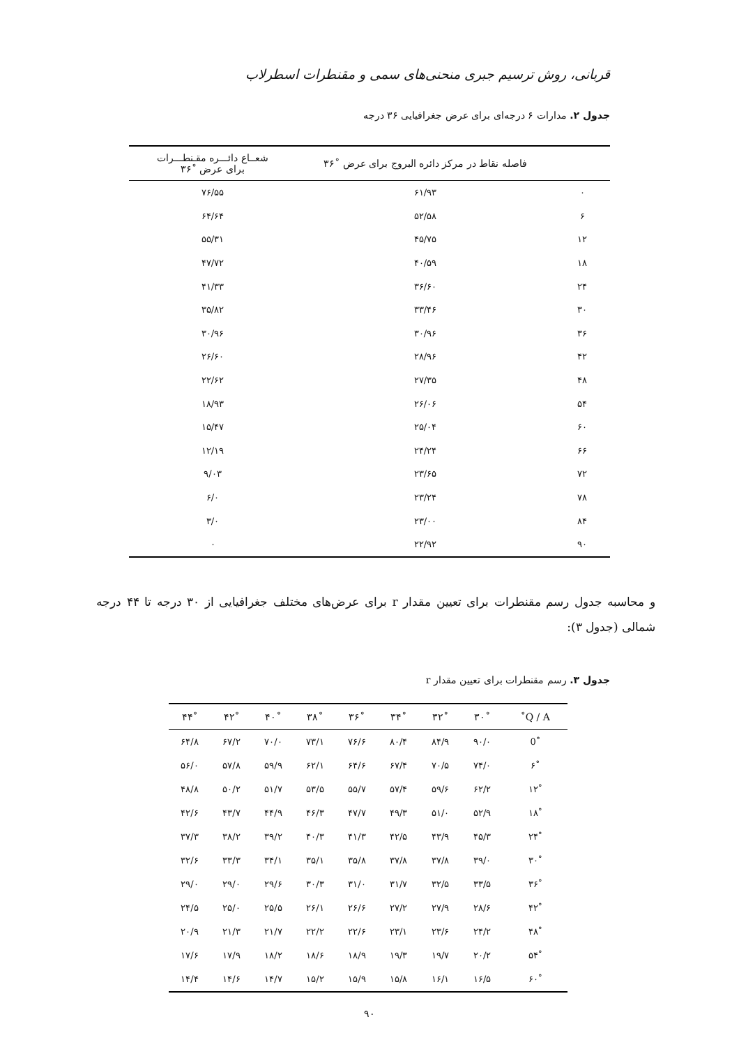قربانی، روش ترسیم جبری منحنی‌های سمی و مقنطرات اسطرلاب
جدول ۲. مدارات ۶ درجه‌ای برای عرض جغرافیایی ۳۶ درجه
| | فاصله نقاط در مرکز دائره البروج برای عرض ˚۳۶ | شعــاع دائـــره مقـنطـــرات برای عرض ˚۳۶ |
| --- | --- | --- |
| ۰ | ۶۱/۹۳ | ۷۶/۵۵ |
| ۶ | ۵۲/۵۸ | ۶۴/۶۴ |
| ۱۲ | ۴۵/۷۵ | ۵۵/۳۱ |
| ۱۸ | ۴۰/۵۹ | ۴۷/۷۲ |
| ۲۴ | ۳۶/۶۰ | ۴۱/۳۳ |
| ۳۰ | ۳۳/۴۶ | ۳۵/۸۲ |
| ۳۶ | ۳۰/۹۶ | ۳۰/۹۶ |
| ۴۲ | ۲۸/۹۶ | ۲۶/۶۰ |
| ۴۸ | ۲۷/۳۵ | ۲۲/۶۲ |
| ۵۴ | ۲۶/۰۶ | ۱۸/۹۳ |
| ۶۰ | ۲۵/۰۴ | ۱۵/۴۷ |
| ۶۶ | ۲۴/۲۴ | ۱۲/۱۹ |
| ۷۲ | ۲۳/۶۵ | ۹/۰۳ |
| ۷۸ | ۲۳/۲۴ | ۶/۰ |
| ۸۴ | ۲۳/۰۰ | ۳/۰ |
| ۹۰ | ۲۲/۹۲ | ۰ |
و محاسبه جدول رسم مقنطرات برای تعیین مقدار r برای عرض‌های مختلف جغرافیایی از ۳۰ درجه تا ۴۴ درجه شمالی (جدول ۳):
جدول ۳. رسم مقنطرات برای تعیین مقدار r
| Q / A˚ | ˚۳۰ | ˚۳۲ | ˚۳۴ | ˚۳۶ | ˚۳۸ | ˚۴۰ | ˚۴۲ | ˚۴۴ |
| --- | --- | --- | --- | --- | --- | --- | --- | --- |
| ˚0 | ۹۰/۰ | ۸۴/۹ | ۸۰/۴ | ۷۶/۶ | ۷۳/۱ | ۷۰/۰ | ۶۷/۲ | ۶۴/۸ |
| ˚۶ | ۷۴/۰ | ۷۰/۵ | ۶۷/۴ | ۶۴/۶ | ۶۲/۱ | ۵۹/۹ | ۵۷/۸ | ۵۶/۰ |
| ˚۱۲ | ۶۲/۲ | ۵۹/۶ | ۵۷/۴ | ۵۵/۷ | ۵۳/۵ | ۵۱/۷ | ۵۰/۲ | ۴۸/۸ |
| ˚۱۸ | ۵۲/۹ | ۵۱/۰ | ۴۹/۳ | ۴۷/۷ | ۴۶/۳ | ۴۴/۹ | ۴۳/۷ | ۴۲/۶ |
| ˚۲۴ | ۴۵/۳ | ۴۳/۹ | ۴۲/۵ | ۴۱/۳ | ۴۰/۳ | ۳۹/۲ | ۳۸/۲ | ۳۷/۳ |
| ˚۳۰ | ۳۹/۰ | ۳۷/۸ | ۳۷/۸ | ۳۵/۸ | ۳۵/۱ | ۳۴/۱ | ۳۳/۳ | ۳۲/۶ |
| ˚۳۶ | ۳۳/۵ | ۳۲/۵ | ۳۱/۷ | ۳۱/۰ | ۳۰/۳ | ۲۹/۶ | ۲۹/۰ | ۲۹/۰ |
| ˚۴۲ | ۲۸/۶ | ۲۷/۹ | ۲۷/۲ | ۲۶/۶ | ۲۶/۱ | ۲۵/۵ | ۲۵/۰ | ۲۴/۵ |
| ˚۴۸ | ۲۴/۲ | ۲۳/۶ | ۲۳/۱ | ۲۲/۶ | ۲۲/۲ | ۲۱/۷ | ۲۱/۳ | ۲۰/۹ |
| ˚۵۴ | ۲۰/۲ | ۱۹/۷ | ۱۹/۳ | ۱۸/۹ | ۱۸/۶ | ۱۸/۲ | ۱۷/۹ | ۱۷/۶ |
| ˚۶۰ | ۱۶/۵ | ۱۶/۱ | ۱۵/۸ | ۱۵/۹ | ۱۵/۲ | ۱۴/۷ | ۱۴/۶ | ۱۴/۴ |
۹۰